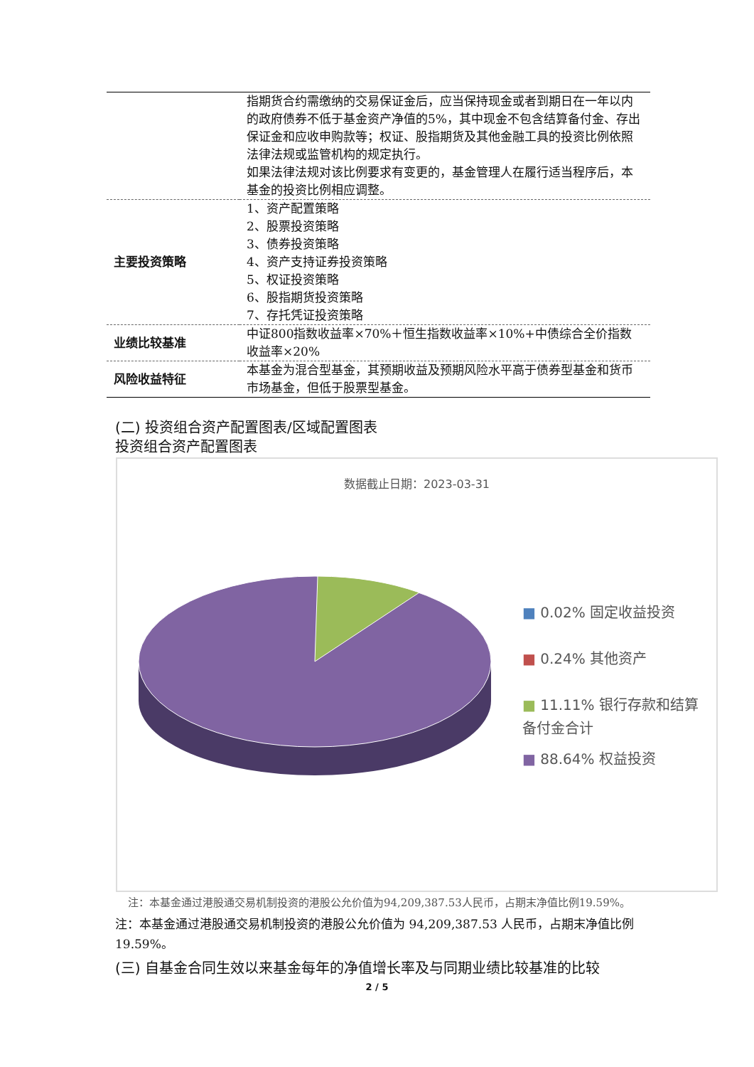| | 指期货合约需缴纳的交易保证金后，应当保持现金或者到期日在一年以内的政府债券不低于基金资产净值的5%，其中现金不包含结算备付金、存出保证金和应收申购款等；权证、股指期货及其他金融工具的投资比例依照法律法规或监管机构的规定执行。 如果法律法规对该比例要求有变更的，基金管理人在履行适当程序后，本基金的投资比例相应调整。 |
| 主要投资策略 | 1、资产配置策略 2、股票投资策略 3、债券投资策略 4、资产支持证券投资策略 5、权证投资策略 6、股指期货投资策略 7、存托凭证投资策略 |
| 业绩比较基准 | 中证800指数收益率×70%＋恒生指数收益率×10%+中债综合全价指数收益率×20% |
| 风险收益特征 | 本基金为混合型基金，其预期收益及预期风险水平高于债券型基金和货币市场基金，但低于股票型基金。 |
(二) 投资组合资产配置图表/区域配置图表
投资组合资产配置图表
数据截止日期：2023-03-31
■ 0.02% 固定收益投资
■ 0.24% 其他资产
■ 11.11% 银行存款和结算备付金合计
■ 88.64% 权益投资
注：本基金通过港股通交易机制投资的港股公允价值为94,209,387.53人民币，占期末净值比例19.59%。
注：本基金通过港股通交易机制投资的港股公允价值为 94,209,387.53 人民币，占期末净值比例 19.59%。
(三) 自基金合同生效以来基金每年的净值增长率及与同期业绩比较基准的比较
2 / 5